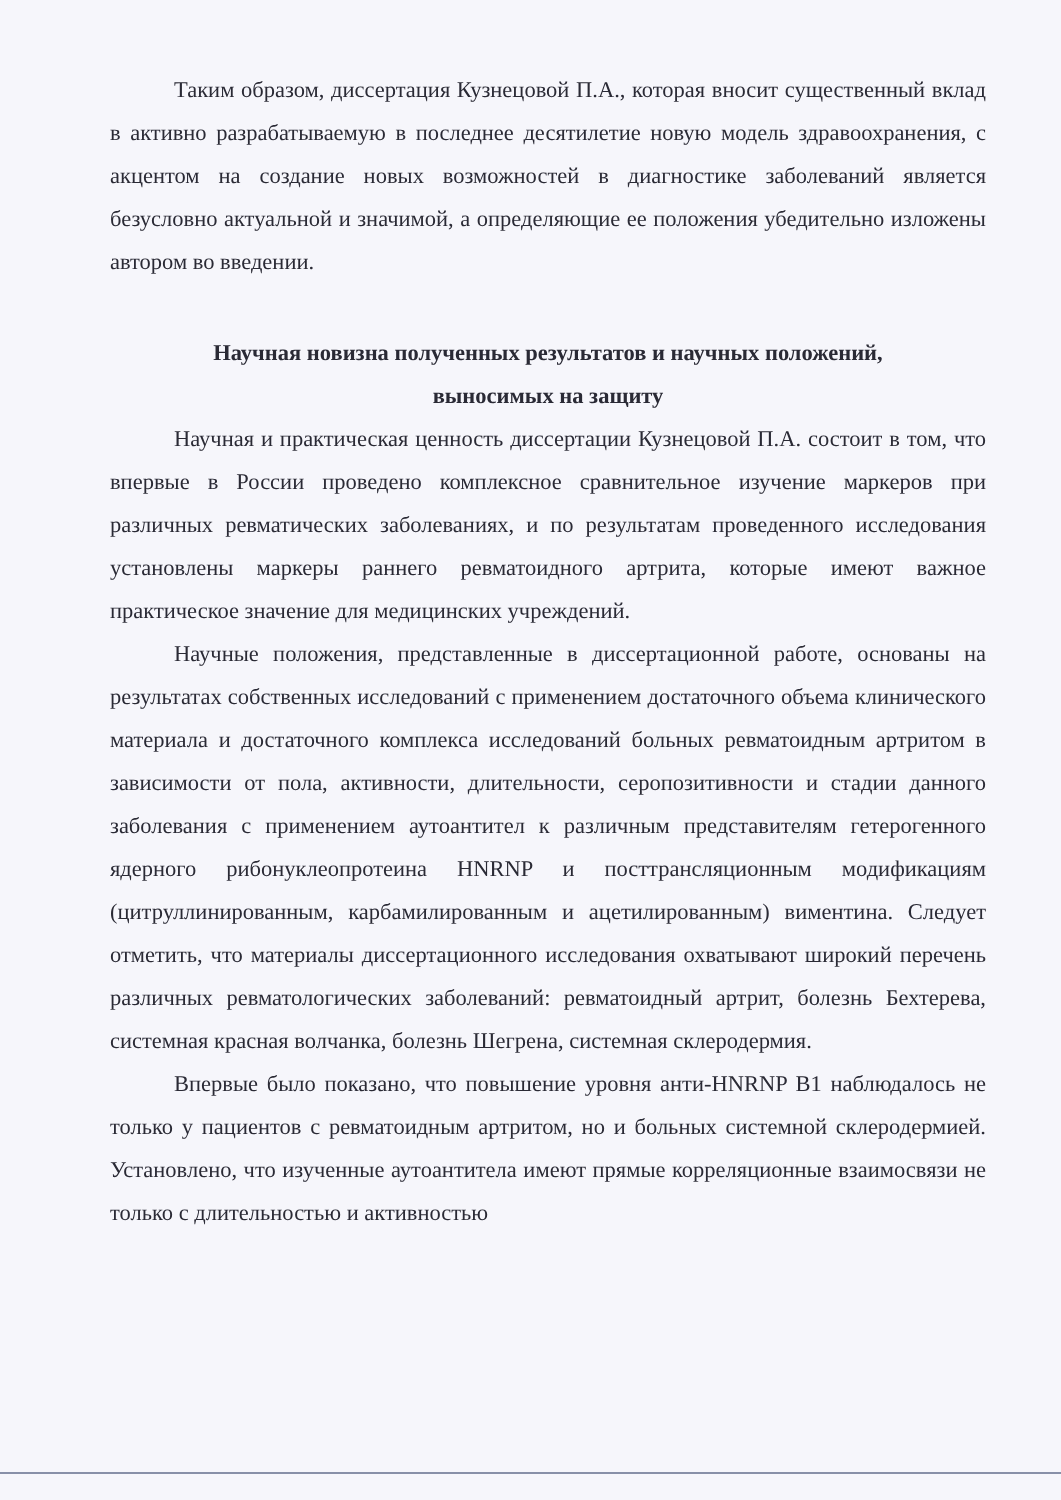Таким образом, диссертация Кузнецовой П.А., которая вносит существенный вклад в активно разрабатываемую в последнее десятилетие новую модель здравоохранения, с акцентом на создание новых возможностей в диагностике заболеваний является безусловно актуальной и значимой, а определяющие ее положения убедительно изложены автором во введении.
Научная новизна полученных результатов и научных положений,
выносимых на защиту
Научная и практическая ценность диссертации Кузнецовой П.А. состоит в том, что впервые в России проведено комплексное сравнительное изучение маркеров при различных ревматических заболеваниях, и по результатам проведенного исследования установлены маркеры раннего ревматоидного артрита, которые имеют важное практическое значение для медицинских учреждений.
Научные положения, представленные в диссертационной работе, основаны на результатах собственных исследований с применением достаточного объема клинического материала и достаточного комплекса исследований больных ревматоидным артритом в зависимости от пола, активности, длительности, серопозитивности и стадии данного заболевания с применением аутоантител к различным представителям гетерогенного ядерного рибонуклеопротеина HNRNP и посттрансляционным модификациям (цитруллинированным, карбамилированным и ацетилированным) виментина. Следует отметить, что материалы диссертационного исследования охватывают широкий перечень различных ревматологических заболеваний: ревматоидный артрит, болезнь Бехтерева, системная красная волчанка, болезнь Шегрена, системная склеродермия.
Впервые было показано, что повышение уровня анти-HNRNP B1 наблюдалось не только у пациентов с ревматоидным артритом, но и больных системной склеродермией. Установлено, что изученные аутоантитела имеют прямые корреляционные взаимосвязи не только с длительностью и активностью